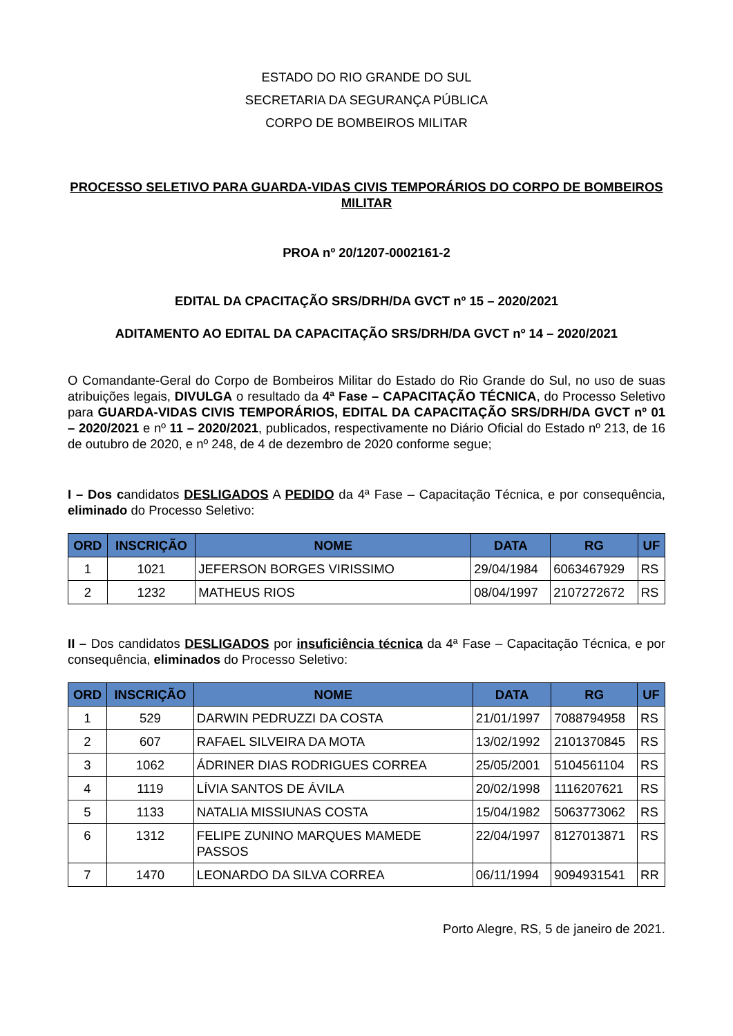ESTADO DO RIO GRANDE DO SUL
SECRETARIA DA SEGURANÇA PÚBLICA
CORPO DE BOMBEIROS MILITAR
PROCESSO SELETIVO PARA GUARDA-VIDAS CIVIS TEMPORÁRIOS DO CORPO DE BOMBEIROS MILITAR
PROA nº 20/1207-0002161-2
EDITAL DA CPACITAÇÃO SRS/DRH/DA GVCT nº 15 – 2020/2021
ADITAMENTO AO EDITAL DA CAPACITAÇÃO SRS/DRH/DA GVCT nº 14 – 2020/2021
O Comandante-Geral do Corpo de Bombeiros Militar do Estado do Rio Grande do Sul, no uso de suas atribuições legais, DIVULGA o resultado da 4ª Fase – CAPACITAÇÃO TÉCNICA, do Processo Seletivo para GUARDA-VIDAS CIVIS TEMPORÁRIOS, EDITAL DA CAPACITAÇÃO SRS/DRH/DA GVCT nº 01 – 2020/2021 e nº 11 – 2020/2021, publicados, respectivamente no Diário Oficial do Estado nº 213, de 16 de outubro de 2020, e nº 248, de 4 de dezembro de 2020 conforme segue;
I – Dos candidatos DESLIGADOS A PEDIDO da 4ª Fase – Capacitação Técnica, e por consequência, eliminado do Processo Seletivo:
| ORD | INSCRIÇÃO | NOME | DATA | RG | UF |
| --- | --- | --- | --- | --- | --- |
| 1 | 1021 | JEFERSON BORGES VIRISSIMO | 29/04/1984 | 6063467929 | RS |
| 2 | 1232 | MATHEUS RIOS | 08/04/1997 | 2107272672 | RS |
II – Dos candidatos DESLIGADOS por insuficiência técnica da 4ª Fase – Capacitação Técnica, e por consequência, eliminados do Processo Seletivo:
| ORD | INSCRIÇÃO | NOME | DATA | RG | UF |
| --- | --- | --- | --- | --- | --- |
| 1 | 529 | DARWIN PEDRUZZI DA COSTA | 21/01/1997 | 7088794958 | RS |
| 2 | 607 | RAFAEL SILVEIRA DA MOTA | 13/02/1992 | 2101370845 | RS |
| 3 | 1062 | ÁDRINER DIAS RODRIGUES CORREA | 25/05/2001 | 5104561104 | RS |
| 4 | 1119 | LÍVIA SANTOS DE ÁVILA | 20/02/1998 | 1116207621 | RS |
| 5 | 1133 | NATALIA MISSIUNAS COSTA | 15/04/1982 | 5063773062 | RS |
| 6 | 1312 | FELIPE ZUNINO MARQUES MAMEDE PASSOS | 22/04/1997 | 8127013871 | RS |
| 7 | 1470 | LEONARDO DA SILVA CORREA | 06/11/1994 | 9094931541 | RR |
Porto Alegre, RS, 5 de janeiro de 2021.